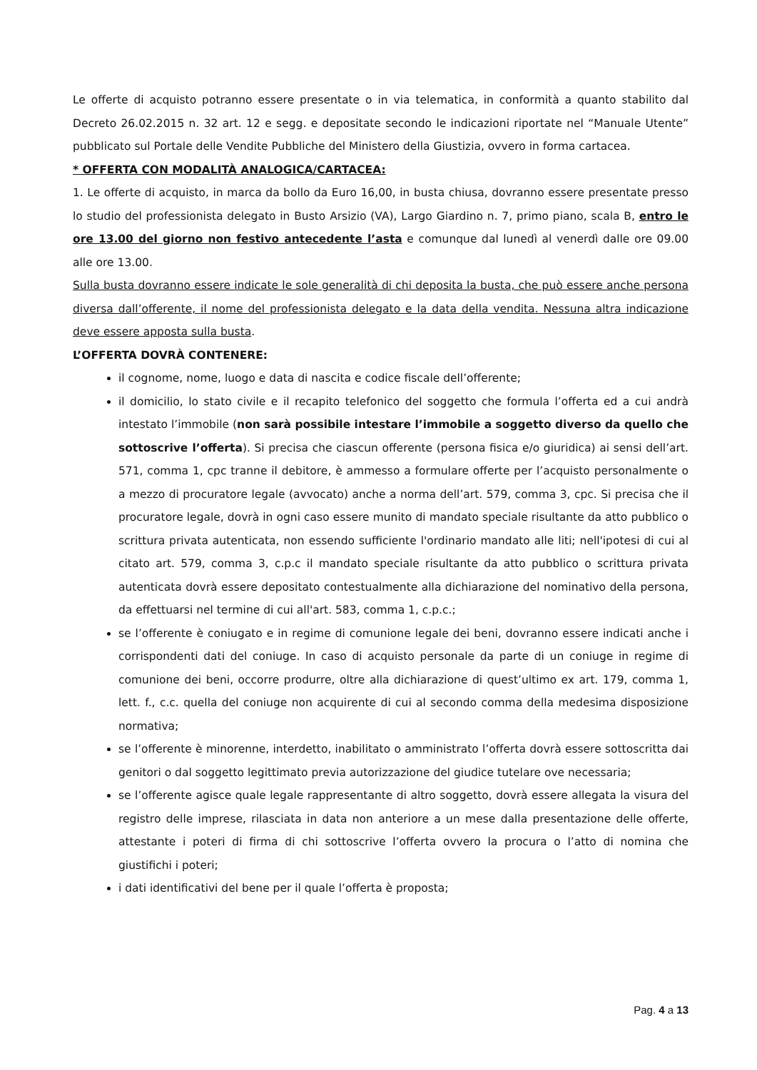Le offerte di acquisto potranno essere presentate o in via telematica, in conformità a quanto stabilito dal Decreto 26.02.2015 n. 32 art. 12 e segg. e depositate secondo le indicazioni riportate nel “Manuale Utente” pubblicato sul Portale delle Vendite Pubbliche del Ministero della Giustizia, ovvero in forma cartacea.
* OFFERTA CON MODALITÀ ANALOGICA/CARTACEA:
1. Le offerte di acquisto, in marca da bollo da Euro 16,00, in busta chiusa, dovranno essere presentate presso lo studio del professionista delegato in Busto Arsizio (VA), Largo Giardino n. 7, primo piano, scala B, entro le ore 13.00 del giorno non festivo antecedente l’asta e comunque dal lunedì al venerdì dalle ore 09.00 alle ore 13.00.
Sulla busta dovranno essere indicate le sole generalità di chi deposita la busta, che può essere anche persona diversa dall’offerente, il nome del professionista delegato e la data della vendita. Nessuna altra indicazione deve essere apposta sulla busta.
L’OFFERTA DOVRÀ CONTENERE:
il cognome, nome, luogo e data di nascita e codice fiscale dell’offerente;
il domicilio, lo stato civile e il recapito telefonico del soggetto che formula l’offerta ed a cui andrà intestato l’immobile (non sarà possibile intestare l’immobile a soggetto diverso da quello che sottoscrive l’offerta). Si precisa che ciascun offerente (persona fisica e/o giuridica) ai sensi dell’art. 571, comma 1, cpc tranne il debitore, è ammesso a formulare offerte per l’acquisto personalmente o a mezzo di procuratore legale (avvocato) anche a norma dell’art. 579, comma 3, cpc. Si precisa che il procuratore legale, dovrà in ogni caso essere munito di mandato speciale risultante da atto pubblico o scrittura privata autenticata, non essendo sufficiente l'ordinario mandato alle liti; nell'ipotesi di cui al citato art. 579, comma 3, c.p.c il mandato speciale risultante da atto pubblico o scrittura privata autenticata dovrà essere depositato contestualmente alla dichiarazione del nominativo della persona, da effettuarsi nel termine di cui all'art. 583, comma 1, c.p.c.;
se l’offerente è coniugato e in regime di comunione legale dei beni, dovranno essere indicati anche i corrispondenti dati del coniuge. In caso di acquisto personale da parte di un coniuge in regime di comunione dei beni, occorre produrre, oltre alla dichiarazione di quest’ultimo ex art. 179, comma 1, lett. f., c.c. quella del coniuge non acquirente di cui al secondo comma della medesima disposizione normativa;
se l’offerente è minorenne, interdetto, inabilitato o amministrato l’offerta dovrà essere sottoscritta dai genitori o dal soggetto legittimato previa autorizzazione del giudice tutelare ove necessaria;
se l’offerente agisce quale legale rappresentante di altro soggetto, dovrà essere allegata la visura del registro delle imprese, rilasciata in data non anteriore a un mese dalla presentazione delle offerte, attestante i poteri di firma di chi sottoscrive l’offerta ovvero la procura o l’atto di nomina che giustifichi i poteri;
i dati identificativi del bene per il quale l’offerta è proposta;
Pag. 4 a 13